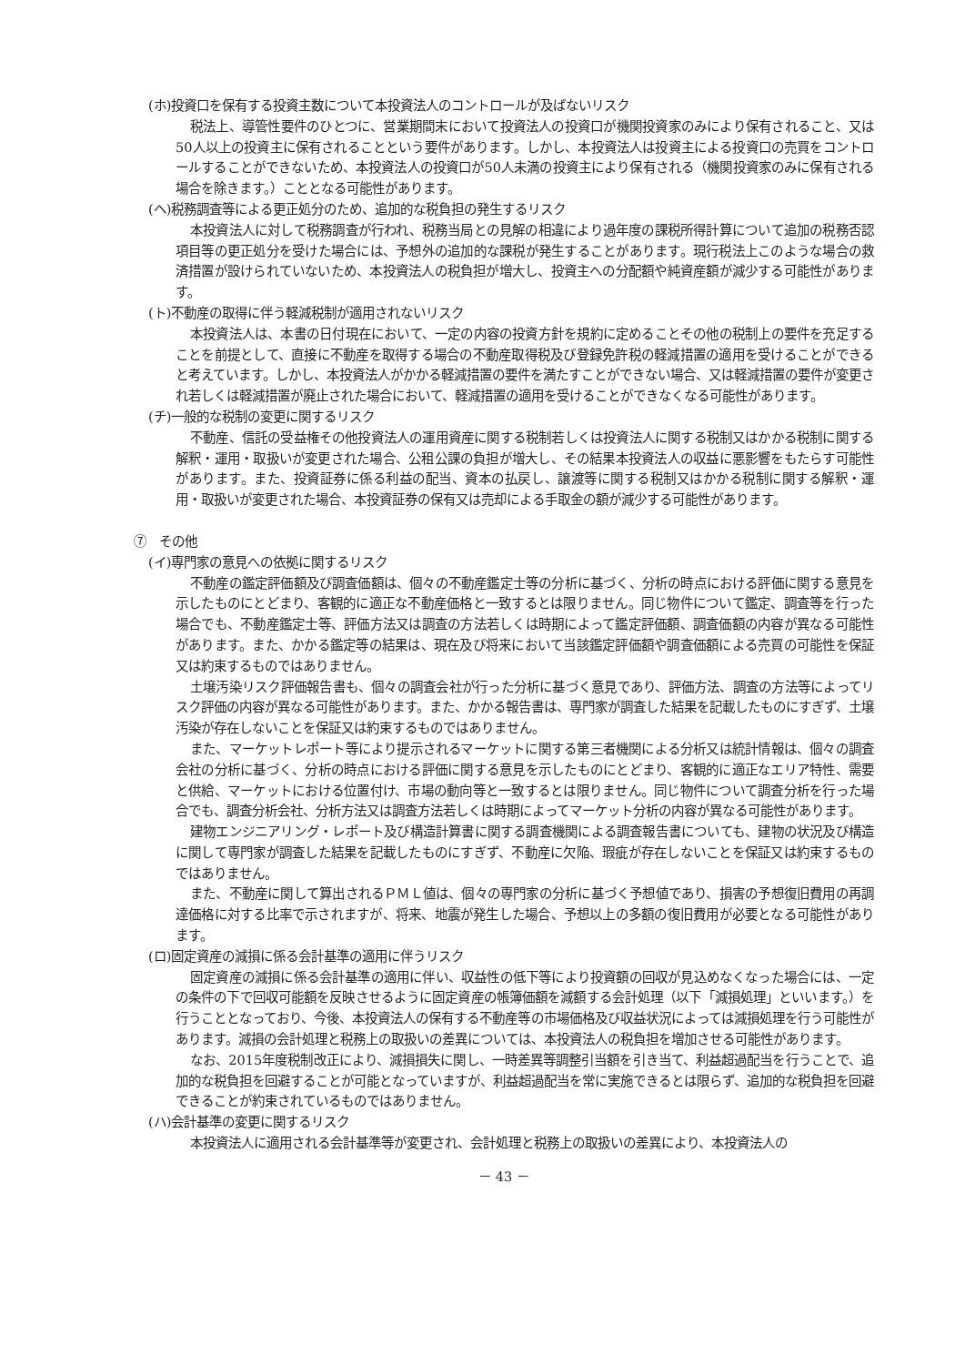(ホ)投資口を保有する投資主数について本投資法人のコントロールが及ばないリスク
税法上、導管性要件のひとつに、営業期間末において投資法人の投資口が機関投資家のみにより保有されること、又は50人以上の投資主に保有されることという要件があります。しかし、本投資法人は投資主による投資口の売買をコントロールすることができないため、本投資法人の投資口が50人未満の投資主により保有される（機関投資家のみに保有される場合を除きます。）こととなる可能性があります。
(ヘ)税務調査等による更正処分のため、追加的な税負担の発生するリスク
本投資法人に対して税務調査が行われ、税務当局との見解の相違により過年度の課税所得計算について追加の税務否認項目等の更正処分を受けた場合には、予想外の追加的な課税が発生することがあります。現行税法上このような場合の救済措置が設けられていないため、本投資法人の税負担が増大し、投資主への分配額や純資産額が減少する可能性があります。
(ト)不動産の取得に伴う軽減税制が適用されないリスク
本投資法人は、本書の日付現在において、一定の内容の投資方針を規約に定めることその他の税制上の要件を充足することを前提として、直接に不動産を取得する場合の不動産取得税及び登録免許税の軽減措置の適用を受けることができると考えています。しかし、本投資法人がかかる軽減措置の要件を満たすことができない場合、又は軽減措置の要件が変更され若しくは軽減措置が廃止された場合において、軽減措置の適用を受けることができなくなる可能性があります。
(チ)一般的な税制の変更に関するリスク
不動産、信託の受益権その他投資法人の運用資産に関する税制若しくは投資法人に関する税制又はかかる税制に関する解釈・運用・取扱いが変更された場合、公租公課の負担が増大し、その結果本投資法人の収益に悪影響をもたらす可能性があります。また、投資証券に係る利益の配当、資本の払戻し、譲渡等に関する税制又はかかる税制に関する解釈・運用・取扱いが変更された場合、本投資証券の保有又は売却による手取金の額が減少する可能性があります。
⑦　その他
(イ)専門家の意見への依拠に関するリスク
不動産の鑑定評価額及び調査価額は、個々の不動産鑑定士等の分析に基づく、分析の時点における評価に関する意見を示したものにとどまり、客観的に適正な不動産価格と一致するとは限りません。同じ物件について鑑定、調査等を行った場合でも、不動産鑑定士等、評価方法又は調査の方法若しくは時期によって鑑定評価額、調査価額の内容が異なる可能性があります。また、かかる鑑定等の結果は、現在及び将来において当該鑑定評価額や調査価額による売買の可能性を保証又は約束するものではありません。
土壌汚染リスク評価報告書も、個々の調査会社が行った分析に基づく意見であり、評価方法、調査の方法等によってリスク評価の内容が異なる可能性があります。また、かかる報告書は、専門家が調査した結果を記載したものにすぎず、土壌汚染が存在しないことを保証又は約束するものではありません。
また、マーケットレポート等により提示されるマーケットに関する第三者機関による分析又は統計情報は、個々の調査会社の分析に基づく、分析の時点における評価に関する意見を示したものにとどまり、客観的に適正なエリア特性、需要と供給、マーケットにおける位置付け、市場の動向等と一致するとは限りません。同じ物件について調査分析を行った場合でも、調査分析会社、分析方法又は調査方法若しくは時期によってマーケット分析の内容が異なる可能性があります。
建物エンジニアリング・レポート及び構造計算書に関する調査機関による調査報告書についても、建物の状況及び構造に関して専門家が調査した結果を記載したものにすぎず、不動産に欠陥、瑕疵が存在しないことを保証又は約束するものではありません。
また、不動産に関して算出されるＰＭＬ値は、個々の専門家の分析に基づく予想値であり、損害の予想復旧費用の再調達価格に対する比率で示されますが、将来、地震が発生した場合、予想以上の多額の復旧費用が必要となる可能性があります。
(ロ)固定資産の減損に係る会計基準の適用に伴うリスク
固定資産の減損に係る会計基準の適用に伴い、収益性の低下等により投資額の回収が見込めなくなった場合には、一定の条件の下で回収可能額を反映させるように固定資産の帳簿価額を減額する会計処理（以下「減損処理」といいます。）を行うこととなっており、今後、本投資法人の保有する不動産等の市場価格及び収益状況によっては減損処理を行う可能性があります。減損の会計処理と税務上の取扱いの差異については、本投資法人の税負担を増加させる可能性があります。
なお、2015年度税制改正により、減損損失に関し、一時差異等調整引当額を引き当て、利益超過配当を行うことで、追加的な税負担を回避することが可能となっていますが、利益超過配当を常に実施できるとは限らず、追加的な税負担を回避できることが約束されているものではありません。
(ハ)会計基準の変更に関するリスク
本投資法人に適用される会計基準等が変更され、会計処理と税務上の取扱いの差異により、本投資法人の
－ 43 －